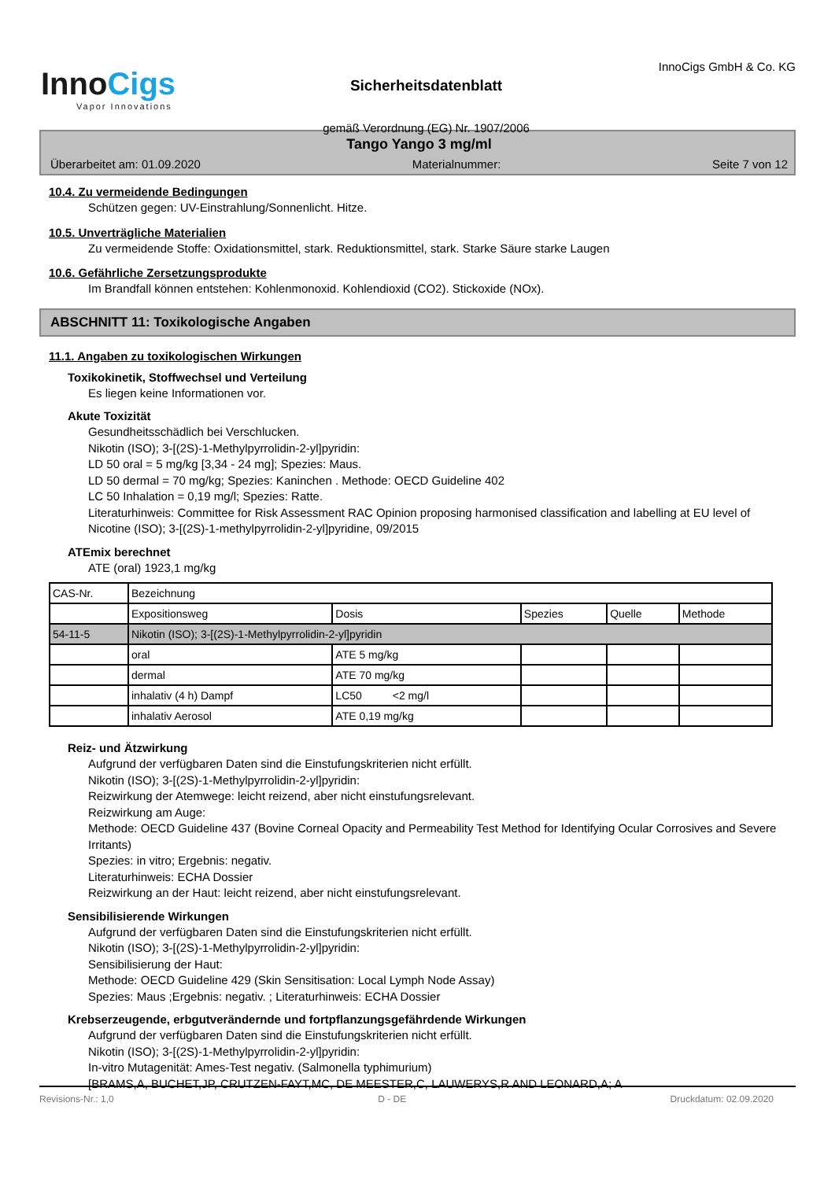InnoCigs
Vapor Innovations
Sicherheitsdatenblatt
gemäß Verordnung (EG) Nr. 1907/2006
InnoCigs GmbH & Co. KG
Tango Yango 3 mg/ml
Überarbeitet am: 01.09.2020 Materialnummer: Seite 7 von 12
10.4. Zu vermeidende Bedingungen
Schützen gegen: UV-Einstrahlung/Sonnenlicht. Hitze.
10.5. Unverträgliche Materialien
Zu vermeidende Stoffe: Oxidationsmittel, stark. Reduktionsmittel, stark. Starke Säure starke Laugen
10.6. Gefährliche Zersetzungsprodukte
Im Brandfall können entstehen: Kohlenmonoxid. Kohlendioxid (CO2). Stickoxide (NOx).
ABSCHNITT 11: Toxikologische Angaben
11.1. Angaben zu toxikologischen Wirkungen
Toxikokinetik, Stoffwechsel und Verteilung
Es liegen keine Informationen vor.
Akute Toxizität
Gesundheitsschädlich bei Verschlucken.
Nikotin (ISO); 3-[(2S)-1-Methylpyrrolidin-2-yl]pyridin:
LD 50 oral = 5 mg/kg [3,34 - 24 mg]; Spezies: Maus.
LD 50 dermal = 70 mg/kg; Spezies: Kaninchen . Methode: OECD Guideline 402
LC 50 Inhalation = 0,19 mg/l; Spezies: Ratte.
Literaturhinweis: Committee for Risk Assessment RAC Opinion proposing harmonised classification and labelling at EU level of Nicotine (ISO); 3-[(2S)-1-methylpyrrolidin-2-yl]pyridine, 09/2015
ATEmix berechnet
ATE (oral) 1923,1 mg/kg
| CAS-Nr. | Bezeichnung | | | | |
| --- | --- | --- | --- | --- | --- |
| | Expositionsweg | Dosis | Spezies | Quelle | Methode |
| 54-11-5 | Nikotin (ISO); 3-[(2S)-1-Methylpyrrolidin-2-yl]pyridin | | | | |
| | oral | ATE 5 mg/kg | | | |
| | dermal | ATE 70 mg/kg | | | |
| | inhalativ (4 h) Dampf | LC50 <2 mg/l | | | |
| | inhalativ Aerosol | ATE 0,19 mg/kg | | | |
Reiz- und Ätzwirkung
Aufgrund der verfügbaren Daten sind die Einstufungskriterien nicht erfüllt.
Nikotin (ISO); 3-[(2S)-1-Methylpyrrolidin-2-yl]pyridin:
Reizwirkung der Atemwege: leicht reizend, aber nicht einstufungsrelevant.
Reizwirkung am Auge:
Methode: OECD Guideline 437 (Bovine Corneal Opacity and Permeability Test Method for Identifying Ocular Corrosives and Severe Irritants)
Spezies: in vitro; Ergebnis: negativ.
Literaturhinweis: ECHA Dossier
Reizwirkung an der Haut: leicht reizend, aber nicht einstufungsrelevant.
Sensibilisierende Wirkungen
Aufgrund der verfügbaren Daten sind die Einstufungskriterien nicht erfüllt.
Nikotin (ISO); 3-[(2S)-1-Methylpyrrolidin-2-yl]pyridin:
Sensibilisierung der Haut:
Methode: OECD Guideline 429 (Skin Sensitisation: Local Lymph Node Assay)
Spezies: Maus ;Ergebnis: negativ. ; Literaturhinweis: ECHA Dossier
Krebserzeugende, erbgutverändernde und fortpflanzungsgefährdende Wirkungen
Aufgrund der verfügbaren Daten sind die Einstufungskriterien nicht erfüllt.
Nikotin (ISO); 3-[(2S)-1-Methylpyrrolidin-2-yl]pyridin:
In-vitro Mutagenität: Ames-Test negativ. (Salmonella typhimurium)
[BRAMS,A, BUCHET,JP, CRUTZEN-FAYT,MC, DE MEESTER,C, LAUWERYS,R AND LEONARD,A; A
Revisions-Nr.: 1,0 D - DE Druckdatum: 02.09.2020